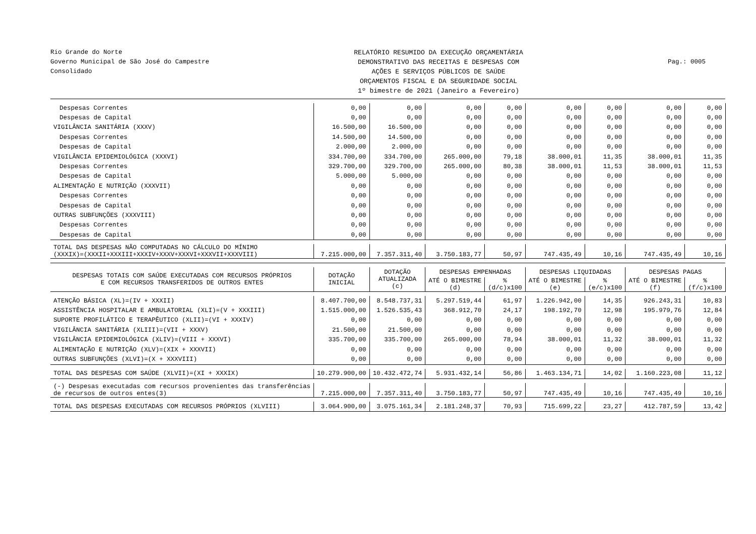Rio Grande do Norte
Governo Municipal de São José do Campestre
Consolidado
RELATÓRIO RESUMIDO DA EXECUÇÃO ORÇAMENTÁRIA
DEMONSTRATIVO DAS RECEITAS E DESPESAS COM
AÇÕES E SERVIÇOS PÚBLICOS DE SAÚDE
ORÇAMENTOS FISCAL E DA SEGURIDADE SOCIAL
1º bimestre de 2021 (Janeiro a Fevereiro)
Pag.: 0005
| Despesas Correntes | 0,00 | 0,00 | 0,00 | 0,00 | 0,00 | 0,00 | 0,00 | 0,00 |
| Despesas de Capital | 0,00 | 0,00 | 0,00 | 0,00 | 0,00 | 0,00 | 0,00 | 0,00 |
| VIGILÂNCIA SANITÁRIA (XXXV) | 16.500,00 | 16.500,00 | 0,00 | 0,00 | 0,00 | 0,00 | 0,00 | 0,00 |
| Despesas Correntes | 14.500,00 | 14.500,00 | 0,00 | 0,00 | 0,00 | 0,00 | 0,00 | 0,00 |
| Despesas de Capital | 2.000,00 | 2.000,00 | 0,00 | 0,00 | 0,00 | 0,00 | 0,00 | 0,00 |
| VIGILÂNCIA EPIDEMIOLÓGICA (XXXVI) | 334.700,00 | 334.700,00 | 265.000,00 | 79,18 | 38.000,01 | 11,35 | 38.000,01 | 11,35 |
| Despesas Correntes | 329.700,00 | 329.700,00 | 265.000,00 | 80,38 | 38.000,01 | 11,53 | 38.000,01 | 11,53 |
| Despesas de Capital | 5.000,00 | 5.000,00 | 0,00 | 0,00 | 0,00 | 0,00 | 0,00 | 0,00 |
| ALIMENTAÇÃO E NUTRIÇÃO (XXXVII) | 0,00 | 0,00 | 0,00 | 0,00 | 0,00 | 0,00 | 0,00 | 0,00 |
| Despesas Correntes | 0,00 | 0,00 | 0,00 | 0,00 | 0,00 | 0,00 | 0,00 | 0,00 |
| Despesas de Capital | 0,00 | 0,00 | 0,00 | 0,00 | 0,00 | 0,00 | 0,00 | 0,00 |
| OUTRAS SUBFUNÇÕES (XXXVIII) | 0,00 | 0,00 | 0,00 | 0,00 | 0,00 | 0,00 | 0,00 | 0,00 |
| Despesas Correntes | 0,00 | 0,00 | 0,00 | 0,00 | 0,00 | 0,00 | 0,00 | 0,00 |
| Despesas de Capital | 0,00 | 0,00 | 0,00 | 0,00 | 0,00 | 0,00 | 0,00 | 0,00 |
| TOTAL DAS DESPESAS NÃO COMPUTADAS NO CÁLCULO DO MÍNIMO (XXXIX)=(XXXII+XXXIII+XXXIV+XXXV+XXXVI+XXXVII+XXXVIII) | 7.215.000,00 | 7.357.311,40 | 3.750.183,77 | 50,97 | 747.435,49 | 10,16 | 747.435,49 | 10,16 |
| DESPESAS TOTAIS COM SAÚDE EXECUTADAS COM RECURSOS PRÓPRIOS E COM RECURSOS TRANSFERIDOS DE OUTROS ENTES | DOTAÇÃO INICIAL | DOTAÇÃO ATUALIZADA (c) | DESPESAS EMPENHADAS | | DESPESAS LIQUIDADAS | | DESPESAS PAGAS | |
| | | | ATÉ O BIMESTRE (d) | % (d/c)x100 | ATÉ O BIMESTRE (e) | % (e/c)x100 | ATÉ O BIMESTRE (f) | % (f/c)x100 |
| ATENÇÃO BÁSICA (XL)=(IV + XXXII) | 8.407.700,00 | 8.548.737,31 | 5.297.519,44 | 61,97 | 1.226.942,00 | 14,35 | 926.243,31 | 10,83 |
| ASSISTÊNCIA HOSPITALAR E AMBULATORIAL (XLI)=(V + XXXIII) | 1.515.000,00 | 1.526.535,43 | 368.912,70 | 24,17 | 198.192,70 | 12,98 | 195.979,76 | 12,84 |
| SUPORTE PROFILÁTICO E TERAPÊUTICO (XLII)=(VI + XXXIV) | 0,00 | 0,00 | 0,00 | 0,00 | 0,00 | 0,00 | 0,00 | 0,00 |
| VIGILÂNCIA SANITÁRIA (XLIII)=(VII + XXXV) | 21.500,00 | 21.500,00 | 0,00 | 0,00 | 0,00 | 0,00 | 0,00 | 0,00 |
| VIGILÂNCIA EPIDEMIOLÓGICA (XLIV)=(VIII + XXXVI) | 335.700,00 | 335.700,00 | 265.000,00 | 78,94 | 38.000,01 | 11,32 | 38.000,01 | 11,32 |
| ALIMENTAÇÃO E NUTRIÇÃO (XLV)=(XIX + XXXVII) | 0,00 | 0,00 | 0,00 | 0,00 | 0,00 | 0,00 | 0,00 | 0,00 |
| OUTRAS SUBFUNÇÕES (XLVI)=(X + XXXVIII) | 0,00 | 0,00 | 0,00 | 0,00 | 0,00 | 0,00 | 0,00 | 0,00 |
| TOTAL DAS DESPESAS COM SAÚDE (XLVII)=(XI + XXXIX) | 10.279.900,00 | 10.432.472,74 | 5.931.432,14 | 56,86 | 1.463.134,71 | 14,02 | 1.160.223,08 | 11,12 |
| (-) Despesas executadas com recursos provenientes das transferências de recursos de outros entes(3) | 7.215.000,00 | 7.357.311,40 | 3.750.183,77 | 50,97 | 747.435,49 | 10,16 | 747.435,49 | 10,16 |
| TOTAL DAS DESPESAS EXECUTADAS COM RECURSOS PRÓPRIOS (XLVIII) | 3.064.900,00 | 3.075.161,34 | 2.181.248,37 | 70,93 | 715.699,22 | 23,27 | 412.787,59 | 13,42 |